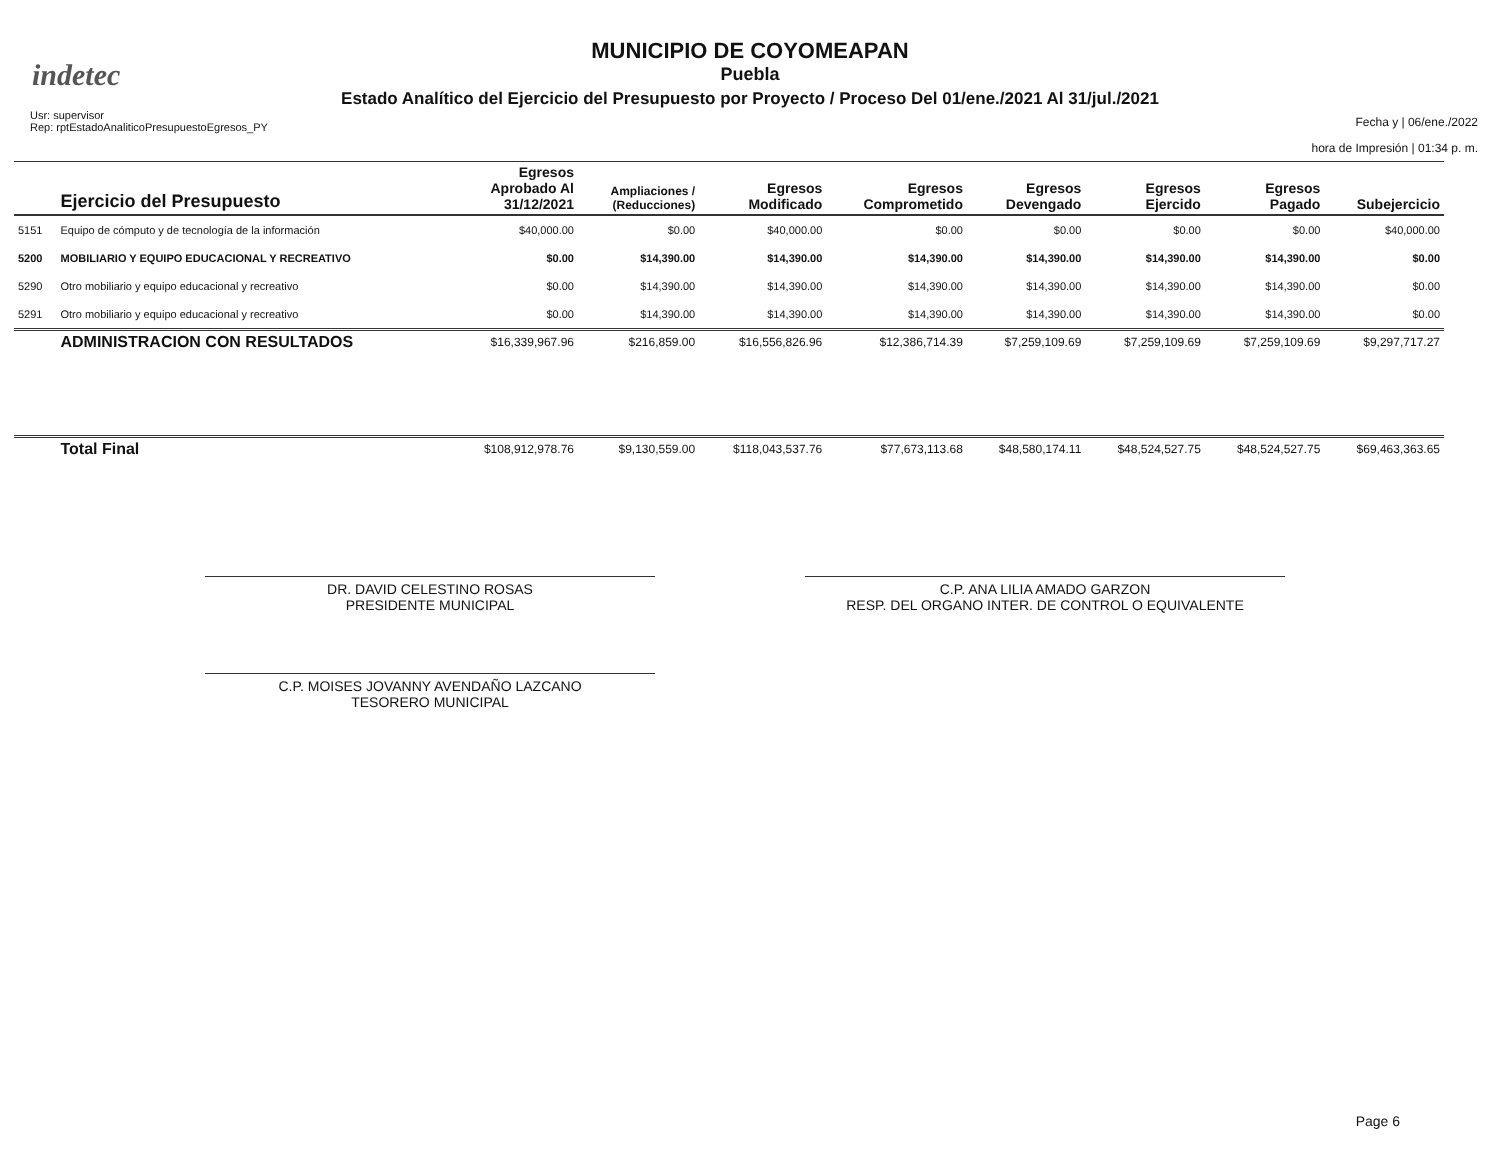indetec
MUNICIPIO DE COYOMEAPAN
Puebla
Estado Analítico del Ejercicio del Presupuesto por Proyecto / Proceso Del 01/ene./2021 Al 31/jul./2021
Usr: supervisor
Rep: rptEstadoAnaliticoPresupuestoEgresos_PY
Fecha y | 06/ene./2022
hora de Impresión | 01:34 p. m.
| | Ejercicio del Presupuesto | Egresos Aprobado Al 31/12/2021 | Ampliaciones / (Reducciones) | Egresos Modificado | Egresos Comprometido | Egresos Devengado | Egresos Ejercido | Egresos Pagado | Subejercicio |
| --- | --- | --- | --- | --- | --- | --- | --- | --- | --- |
| 5151 | Equipo de cómputo y de tecnología de la información | $40,000.00 | $0.00 | $40,000.00 | $0.00 | $0.00 | $0.00 | $0.00 | $40,000.00 |
| 5200 | MOBILIARIO Y EQUIPO EDUCACIONAL Y RECREATIVO | $0.00 | $14,390.00 | $14,390.00 | $14,390.00 | $14,390.00 | $14,390.00 | $14,390.00 | $0.00 |
| 5290 | Otro mobiliario y equipo educacional y recreativo | $0.00 | $14,390.00 | $14,390.00 | $14,390.00 | $14,390.00 | $14,390.00 | $14,390.00 | $0.00 |
| 5291 | Otro mobiliario y equipo educacional y recreativo | $0.00 | $14,390.00 | $14,390.00 | $14,390.00 | $14,390.00 | $14,390.00 | $14,390.00 | $0.00 |
| | ADMINISTRACION CON RESULTADOS | $16,339,967.96 | $216,859.00 | $16,556,826.96 | $12,386,714.39 | $7,259,109.69 | $7,259,109.69 | $7,259,109.69 | $9,297,717.27 |
| | Total Final | $108,912,978.76 | $9,130,559.00 | $118,043,537.76 | $77,673,113.68 | $48,580,174.11 | $48,524,527.75 | $48,524,527.75 | $69,463,363.65 |
DR. DAVID CELESTINO ROSAS
PRESIDENTE MUNICIPAL
C.P. ANA LILIA AMADO GARZON
RESP. DEL ORGANO INTER. DE CONTROL O EQUIVALENTE
C.P. MOISES JOVANNY AVENDAÑO LAZCANO
TESORERO MUNICIPAL
Page 6